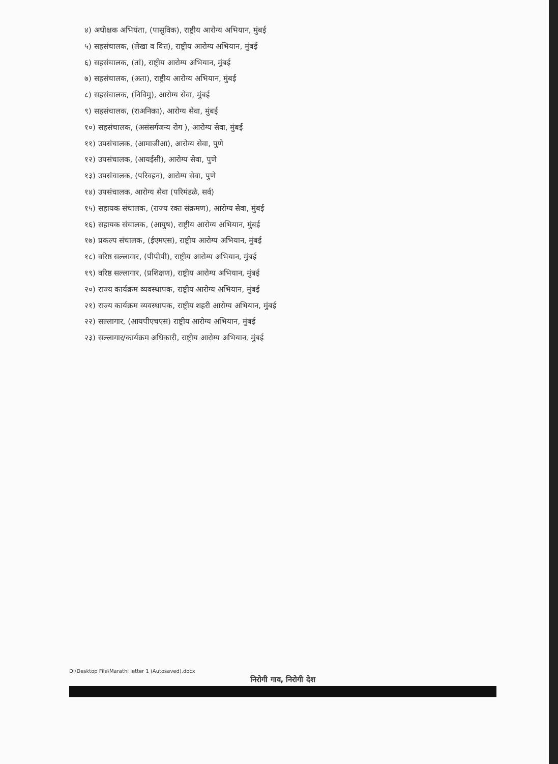४) अधीक्षक अभियंता, (पासुविक), राष्ट्रीय आरोग्य अभियान, मुंबई
५) सहसंचालक, (लेखा व वित्त), राष्ट्रीय आरोग्य अभियान, मुंबई
६) सहसंचालक, (तां), राष्ट्रीय आरोग्य अभियान, मुंबई
७) सहसंचालक, (अता), राष्ट्रीय आरोग्य अभियान, मुंबई
८) सहसंचालक, (निविमु), आरोग्य सेवा, मुंबई
९) सहसंचालक, (राअनिका), आरोग्य सेवा, मुंबई
१०) सहसंचालक, (असंसर्गजन्य रोग ), आरोग्य सेवा, मुंबई
११) उपसंचालक, (आमाजीआ), आरोग्य सेवा, पुणे
१२) उपसंचालक, (आयईसी), आरोग्य सेवा, पुणे
१३) उपसंचालक, (परिवहन), आरोग्य सेवा, पुणे
१४) उपसंचालक, आरोग्य सेवा (परिमंडळे, सर्व)
१५) सहायक संचालक, (राज्य रक्त संक्रमण), आरोग्य सेवा, मुंबई
१६) सहायक संचालक, (आयुष), राष्ट्रीय आरोग्य अभियान, मुंबई
१७) प्रकल्प संचालक, (ईएमएस), राष्ट्रीय आरोग्य अभियान, मुंबई
१८) वरिष्ठ सल्लागार, (पीपीपी), राष्ट्रीय आरोग्य अभियान, मुंबई
१९) वरिष्ठ सल्लागार, (प्रशिक्षण), राष्ट्रीय आरोग्य अभियान, मुंबई
२०) राज्य कार्यक्रम व्यवस्थापक, राष्ट्रीय आरोग्य अभियान, मुंबई
२१) राज्य कार्यक्रम व्यवस्थापक, राष्ट्रीय शहरी आरोग्य अभियान, मुंबई
२२) सल्लागार, (आयपीएचएस) राष्ट्रीय आरोग्य अभियान, मुंबई
२३) सल्लागार/कार्यक्रम अधिकारी, राष्ट्रीय आरोग्य अभियान, मुंबई
D:\Desktop File\Marathi letter 1 (Autosaved).docx
निरोगी गाव, निरोगी देश